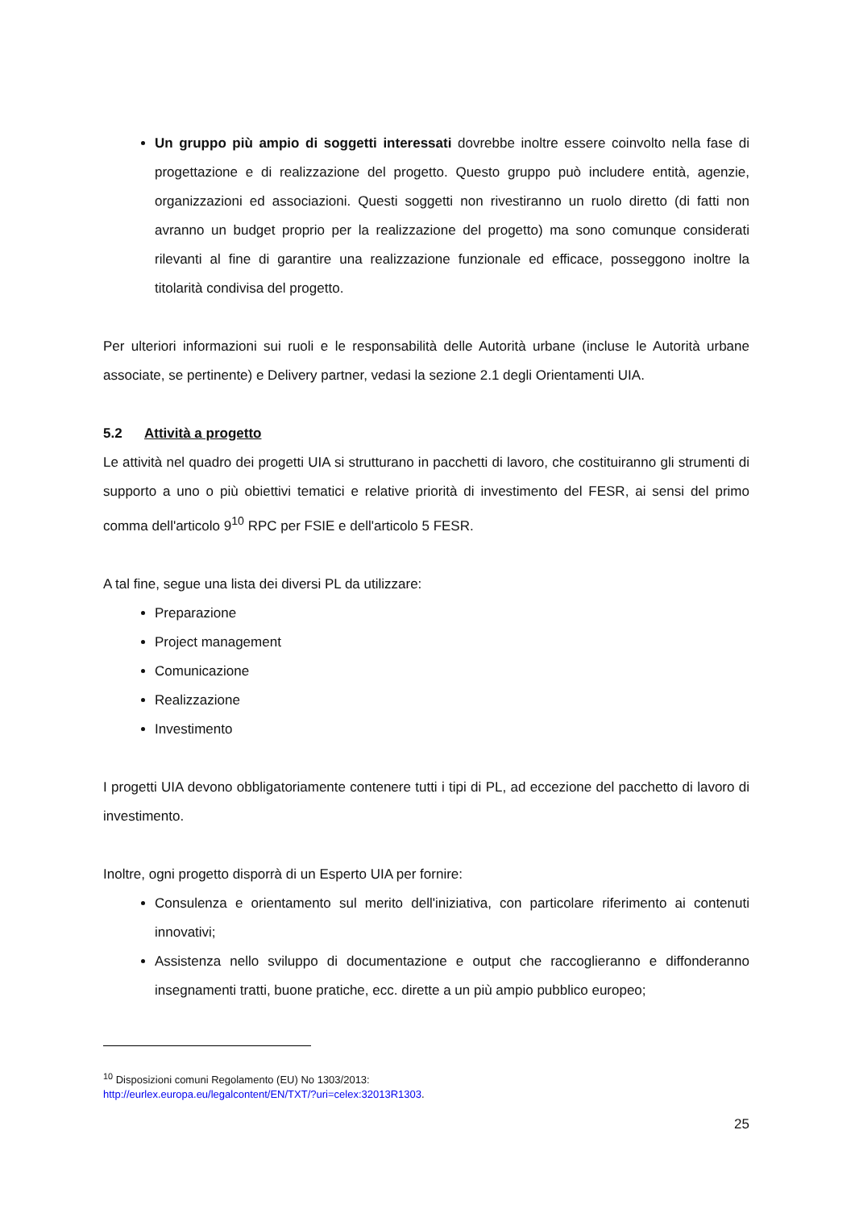Un gruppo più ampio di soggetti interessati dovrebbe inoltre essere coinvolto nella fase di progettazione e di realizzazione del progetto. Questo gruppo può includere entità, agenzie, organizzazioni ed associazioni. Questi soggetti non rivestiranno un ruolo diretto (di fatti non avranno un budget proprio per la realizzazione del progetto) ma sono comunque considerati rilevanti al fine di garantire una realizzazione funzionale ed efficace, posseggono inoltre la titolarità condivisa del progetto.
Per ulteriori informazioni sui ruoli e le responsabilità delle Autorità urbane (incluse le Autorità urbane associate, se pertinente) e Delivery partner, vedasi la sezione 2.1 degli Orientamenti UIA.
5.2 Attività a progetto
Le attività nel quadro dei progetti UIA si strutturano in pacchetti di lavoro, che costituiranno gli strumenti di supporto a uno o più obiettivi tematici e relative priorità di investimento del FESR, ai sensi del primo comma dell'articolo 9<sup>10</sup> RPC per FSIE e dell'articolo 5 FESR.
A tal fine, segue una lista dei diversi PL da utilizzare:
Preparazione
Project management
Comunicazione
Realizzazione
Investimento
I progetti UIA devono obbligatoriamente contenere tutti i tipi di PL, ad eccezione del pacchetto di lavoro di investimento.
Inoltre, ogni progetto disporrà di un Esperto UIA per fornire:
Consulenza e orientamento sul merito dell'iniziativa, con particolare riferimento ai contenuti innovativi;
Assistenza nello sviluppo di documentazione e output che raccoglieranno e diffonderanno insegnamenti tratti, buone pratiche, ecc. dirette a un più ampio pubblico europeo;
<sup>10</sup> Disposizioni comuni Regolamento (EU) No 1303/2013:
http://eurlex.europa.eu/legalcontent/EN/TXT/?uri=celex:32013R1303.
25